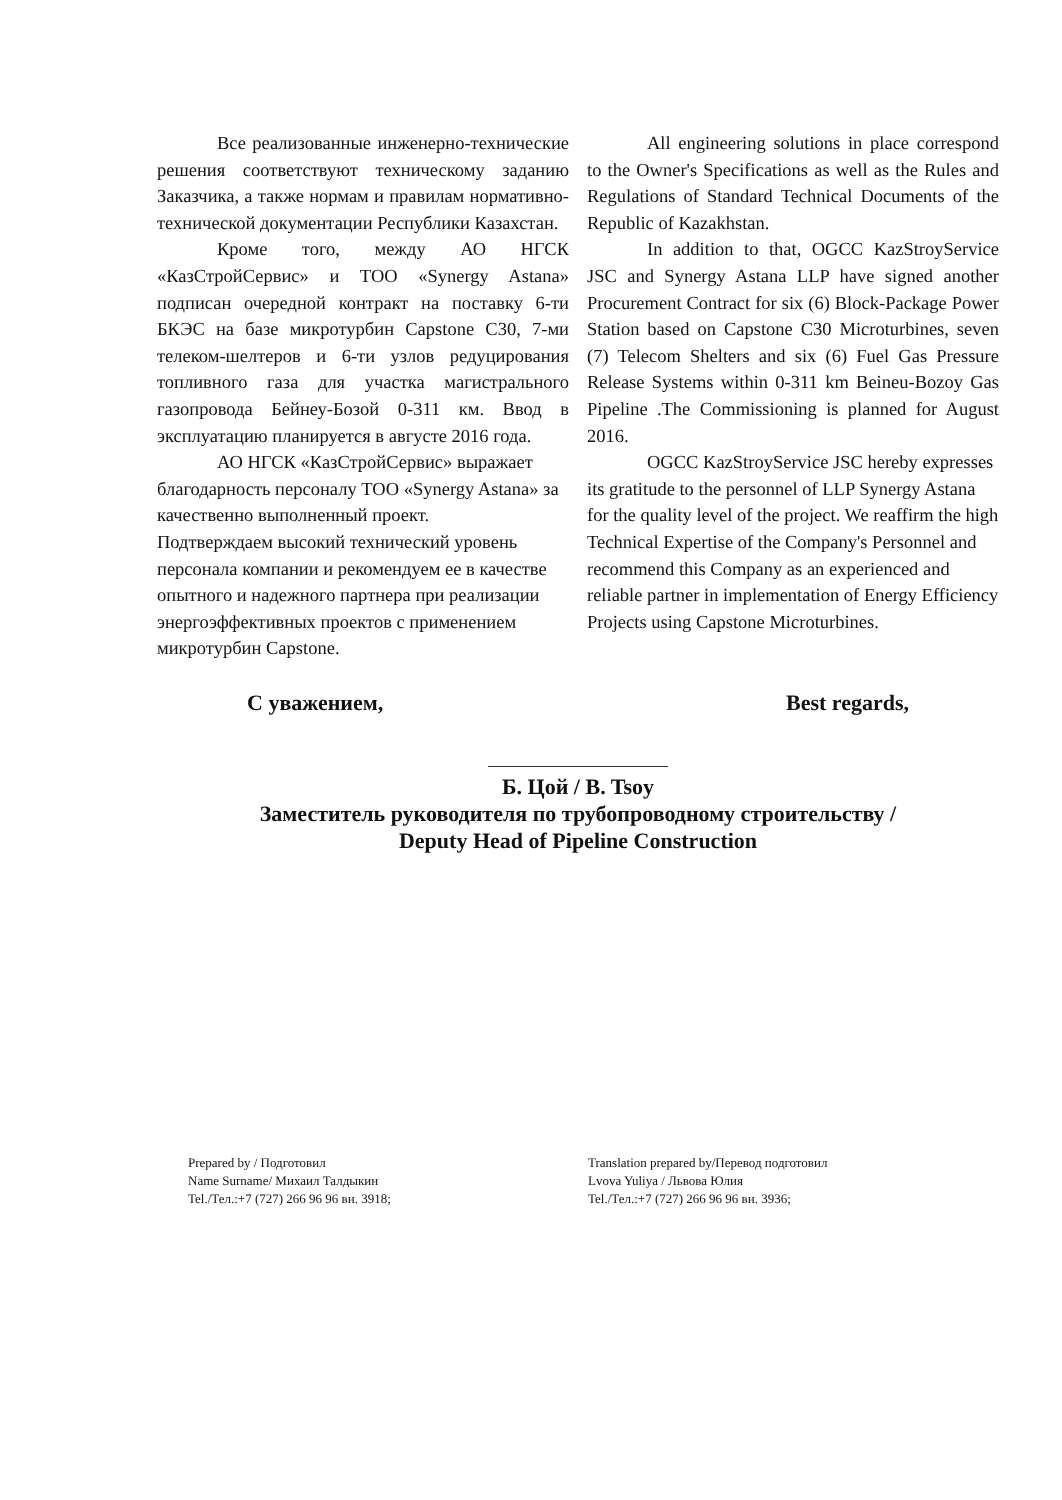Все реализованные инженерно-технические решения соответствуют техническому заданию Заказчика, а также нормам и правилам нормативно-технической документации Республики Казахстан.
Кроме того, между АО НГСК «КазСтройСервис» и ТОО «Synergy Astana» подписан очередной контракт на поставку 6-ти БКЭС на базе микротурбин Capstone C30, 7-ми телеком-шелтеров и 6-ти узлов редуцирования топливного газа для участка магистрального газопровода Бейнеу-Бозой 0-311 км. Ввод в эксплуатацию планируется в августе 2016 года.
АО НГСК «КазСтройСервис» выражает благодарность персоналу ТОО «Synergy Astana» за качественно выполненный проект.
Подтверждаем высокий технический уровень персонала компании и рекомендуем ее в качестве опытного и надежного партнера при реализации энергоэффективных проектов с применением микротурбин Capstone.
All engineering solutions in place correspond to the Owner's Specifications as well as the Rules and Regulations of Standard Technical Documents of the Republic of Kazakhstan.
In addition to that, OGCC KazStroyService JSC and Synergy Astana LLP have signed another Procurement Contract for six (6) Block-Package Power Station based on Capstone C30 Microturbines, seven (7) Telecom Shelters and six (6) Fuel Gas Pressure Release Systems within 0-311 km Beineu-Bozoy Gas Pipeline .The Commissioning is planned for August 2016.
OGCC KazStroyService JSC hereby expresses its gratitude to the personnel of LLP Synergy Astana for the quality level of the project. We reaffirm the high Technical Expertise of the Company's Personnel and recommend this Company as an experienced and reliable partner in implementation of Energy Efficiency Projects using Capstone Microturbines.
С уважением, Best regards,
Б. Цой / B. Tsoy
Заместитель руководителя по трубопроводному строительству /
Deputy Head of Pipeline Construction
Prepared by / Подготовил
Name Surname/ Михаил Талдыкин
Tel./Тел.:+7 (727) 266 96 96 вн. 3918;
Translation prepared by/Перевод подготовил
Lvova Yuliya / Львова Юлия
Tel./Тел.:+7 (727) 266 96 96 вн. 3936;